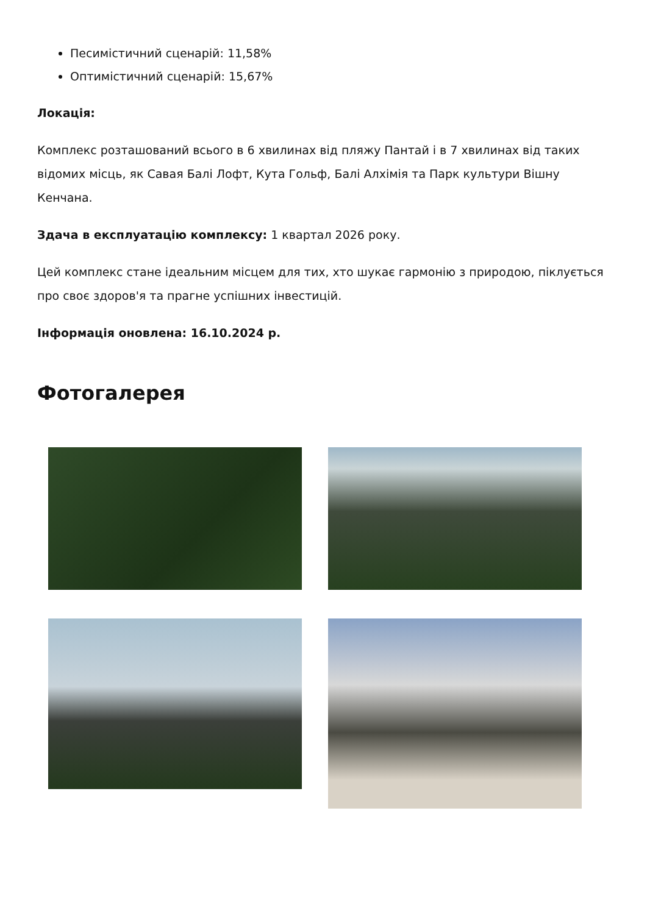Песимістичний сценарій: 11,58%
Оптимістичний сценарій: 15,67%
Локація:
Комплекс розташований всього в 6 хвилинах від пляжу Пантай і в 7 хвилинах від таких відомих місць, як Савая Балі Лофт, Кута Гольф, Балі Алхімія та Парк культури Вішну Кенчана.
Здача в експлуатацію комплексу: 1 квартал 2026 року.
Цей комплекс стане ідеальним місцем для тих, хто шукає гармонію з природою, піклується про своє здоров'я та прагне успішних інвестицій.
Інформація оновлена: 16.10.2024 р.
Фотогалерея